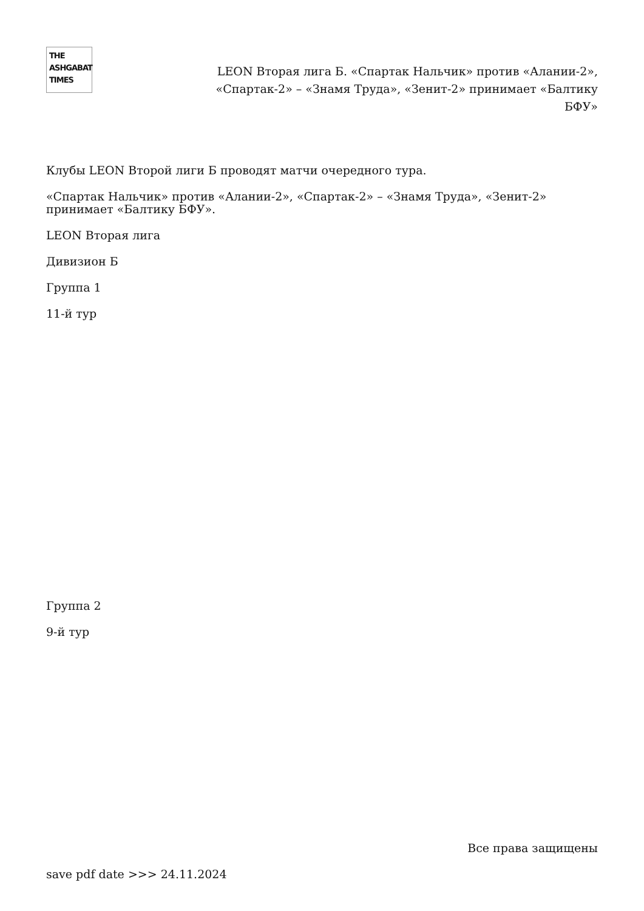THE
ASHGABAT
TIMES
LEON Вторая лига Б. «Спартак Нальчик» против «Алании-2», «Спартак-2» – «Знамя Труда», «Зенит-2» принимает «Балтику БФУ»
Клубы LEON Второй лиги Б проводят матчи очередного тура.
«Спартак Нальчик» против «Алании-2», «Спартак-2» – «Знамя Труда», «Зенит-2» принимает «Балтику БФУ».
LEON Вторая лига
Дивизион Б
Группа 1
11-й тур
Группа 2
9-й тур
Все права защищены
save pdf date >>> 24.11.2024